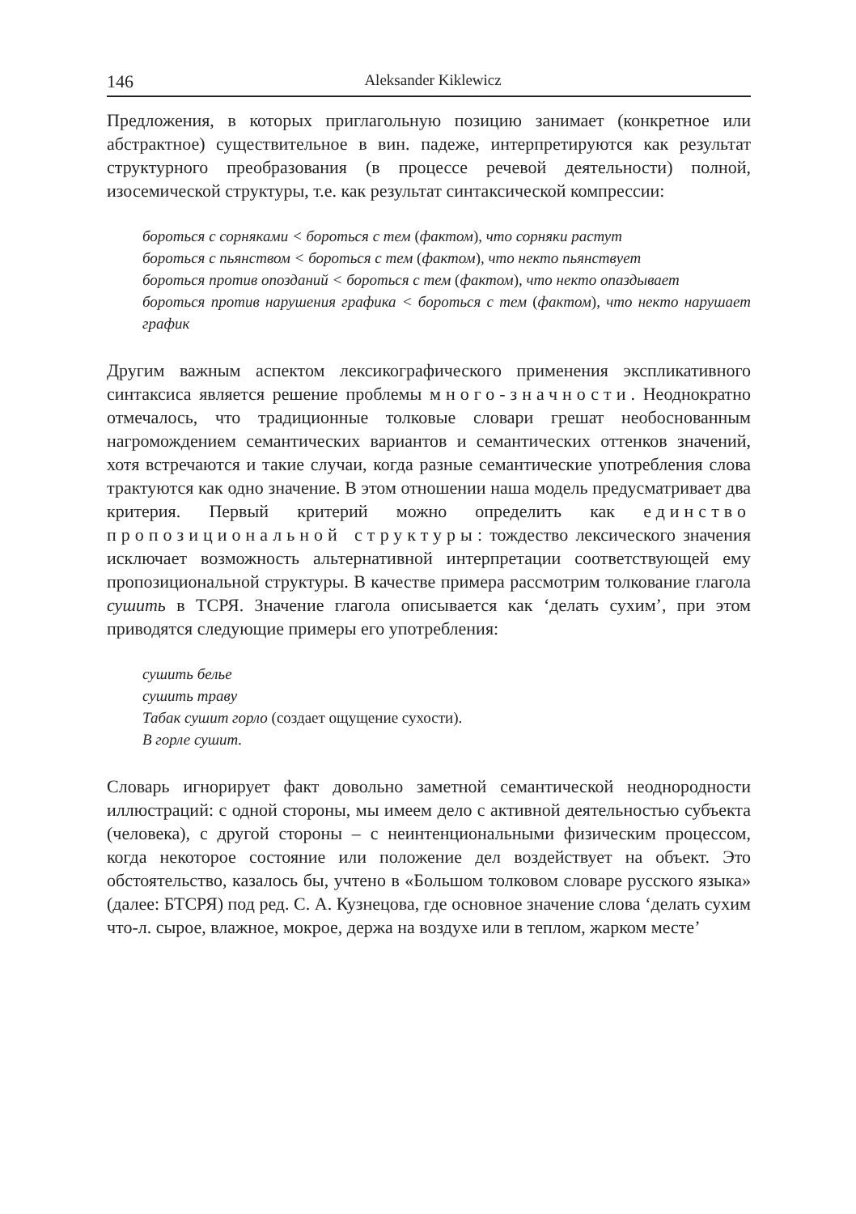146 Aleksander Kiklewicz
Предложения, в которых приглагольную позицию занимает (конкретное или абстрактное) существительное в вин. падеже, интерпретируются как результат структурного преобразования (в процессе речевой деятельности) полной, изосемической структуры, т.е. как результат синтаксической компрессии:
бороться с сорняками < бороться с тем (фактом), что сорняки растут
бороться с пьянством < бороться с тем (фактом), что некто пьянствует
бороться против опозданий < бороться с тем (фактом), что некто опаздывает
бороться против нарушения графика < бороться с тем (фактом), что некто нарушает график
Другим важным аспектом лексикографического применения экспликативного синтаксиса является решение проблемы много-значности. Неоднократно отмечалось, что традиционные толковые словари грешат необоснованным нагромождением семантических вариантов и семантических оттенков значений, хотя встречаются и такие случаи, когда разные семантические употребления слова трактуются как одно значение. В этом отношении наша модель предусматривает два критерия. Первый критерий можно определить как единство пропозициональной структуры: тождество лексического значения исключает возможность альтернативной интерпретации соответствующей ему пропозициональной структуры. В качестве примера рассмотрим толкование глагола сушить в ТСРЯ. Значение глагола описывается как ‘делать сухим’, при этом приводятся следующие примеры его употребления:
сушить белье
сушить траву
Табак сушит горло (создает ощущение сухости).
В горле сушит.
Словарь игнорирует факт довольно заметной семантической неоднородности иллюстраций: с одной стороны, мы имеем дело с активной деятельностью субъекта (человека), с другой стороны – с неинтенциональными физическим процессом, когда некоторое состояние или положение дел воздействует на объект. Это обстоятельство, казалось бы, учтено в «Большом толковом словаре русского языка» (далее: БТСРЯ) под ред. С. А. Кузнецова, где основное значение слова ‘делать сухим что-л. сырое, влажное, мокрое, держа на воздухе или в теплом, жарком месте’